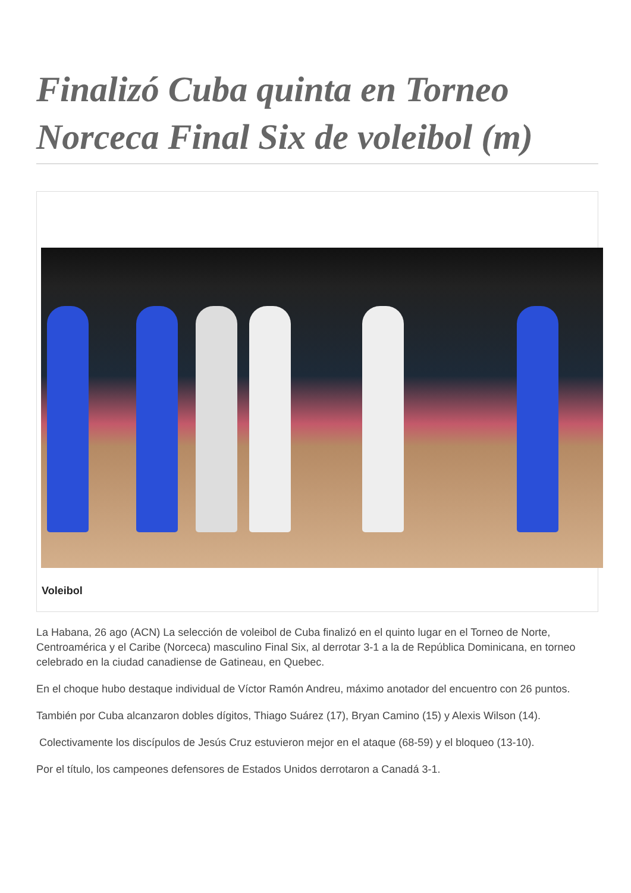Finalizó Cuba quinta en Torneo Norceca Final Six de voleibol (m)
Voleibol
La Habana, 26 ago (ACN) La selección de voleibol de Cuba finalizó en el quinto lugar en el Torneo de Norte, Centroamérica y el Caribe (Norceca) masculino Final Six, al derrotar 3-1 a la de República Dominicana, en torneo celebrado en la ciudad canadiense de Gatineau, en Quebec.
En el choque hubo destaque individual de Víctor Ramón Andreu, máximo anotador del encuentro con 26 puntos.
También por Cuba alcanzaron dobles dígitos, Thiago Suárez (17), Bryan Camino (15) y Alexis Wilson (14).
Colectivamente los discípulos de Jesús Cruz estuvieron mejor en el ataque (68-59) y el bloqueo (13-10).
Por el título, los campeones defensores de Estados Unidos derrotaron a Canadá 3-1.